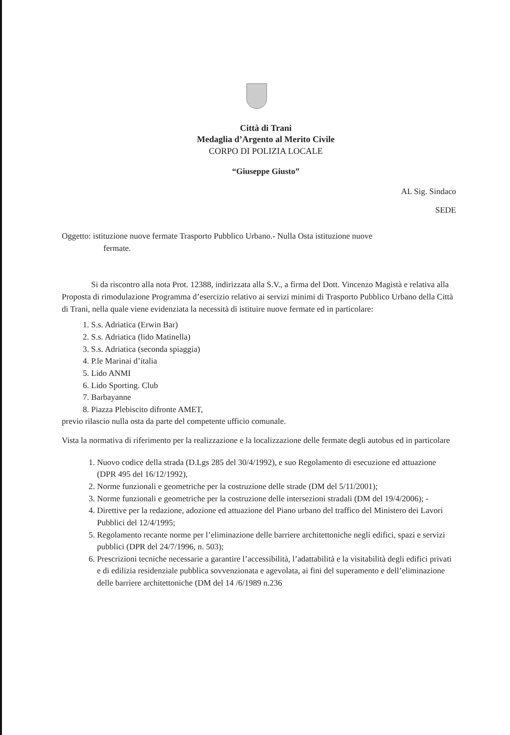Città di Trani
Medaglia d’Argento al Merito Civile
CORPO DI POLIZIA LOCALE
“Giuseppe Giusto”
AL Sig. Sindaco
SEDE
Oggetto: istituzione nuove fermate Trasporto Pubblico Urbano.- Nulla Osta istituzione nuove
fermate.
Si da riscontro alla nota Prot. 12388, indirizzata alla S.V., a firma del Dott. Vincenzo Magistà e relativa alla Proposta di rimodulazione Programma d’esercizio relativo ai servizi minimi di Trasporto Pubblico Urbano della Città di Trani, nella quale viene evidenziata la necessità di istituire nuove fermate ed in particolare:
1. S.s. Adriatica (Erwin Bar)
2. S.s. Adriatica (lido Matinella)
3. S.s. Adriatica (seconda spiaggia)
4. P.le Marinai d’italia
5. Lido ANMI
6. Lido Sporting. Club
7. Barbayanne
8. Piazza Plebiscito difronte AMET,
previo rilascio nulla osta da parte del competente ufficio comunale.
Vista la normativa di riferimento per la realizzazione e la localizzazione delle fermate degli autobus ed in particolare
1. Nuovo codice della strada (D.Lgs 285 del 30/4/1992), e suo Regolamento di esecuzione ed attuazione (DPR 495 del 16/12/1992),
2. Norme funzionali e geometriche per la costruzione delle strade (DM del 5/11/2001);
3. Norme funzionali e geometriche per la costruzione delle intersezioni stradali (DM del 19/4/2006); -
4. Direttive per la redazione, adozione ed attuazione del Piano urbano del traffico del Ministero dei Lavori Pubblici del 12/4/1995;
5. Regolamento recante norme per l’eliminazione delle barriere architettoniche negli edifici, spazi e servizi pubblici (DPR del 24/7/1996, n. 503);
6. Prescrizioni tecniche necessarie a garantire l’accessibilità, l’adattabilità e la visitabilità degli edifici privati e di edilizia residenziale pubblica sovvenzionata e agevolata, ai fini del superamento e dell’eliminazione delle barriere architettoniche (DM del 14 /6/1989 n.236